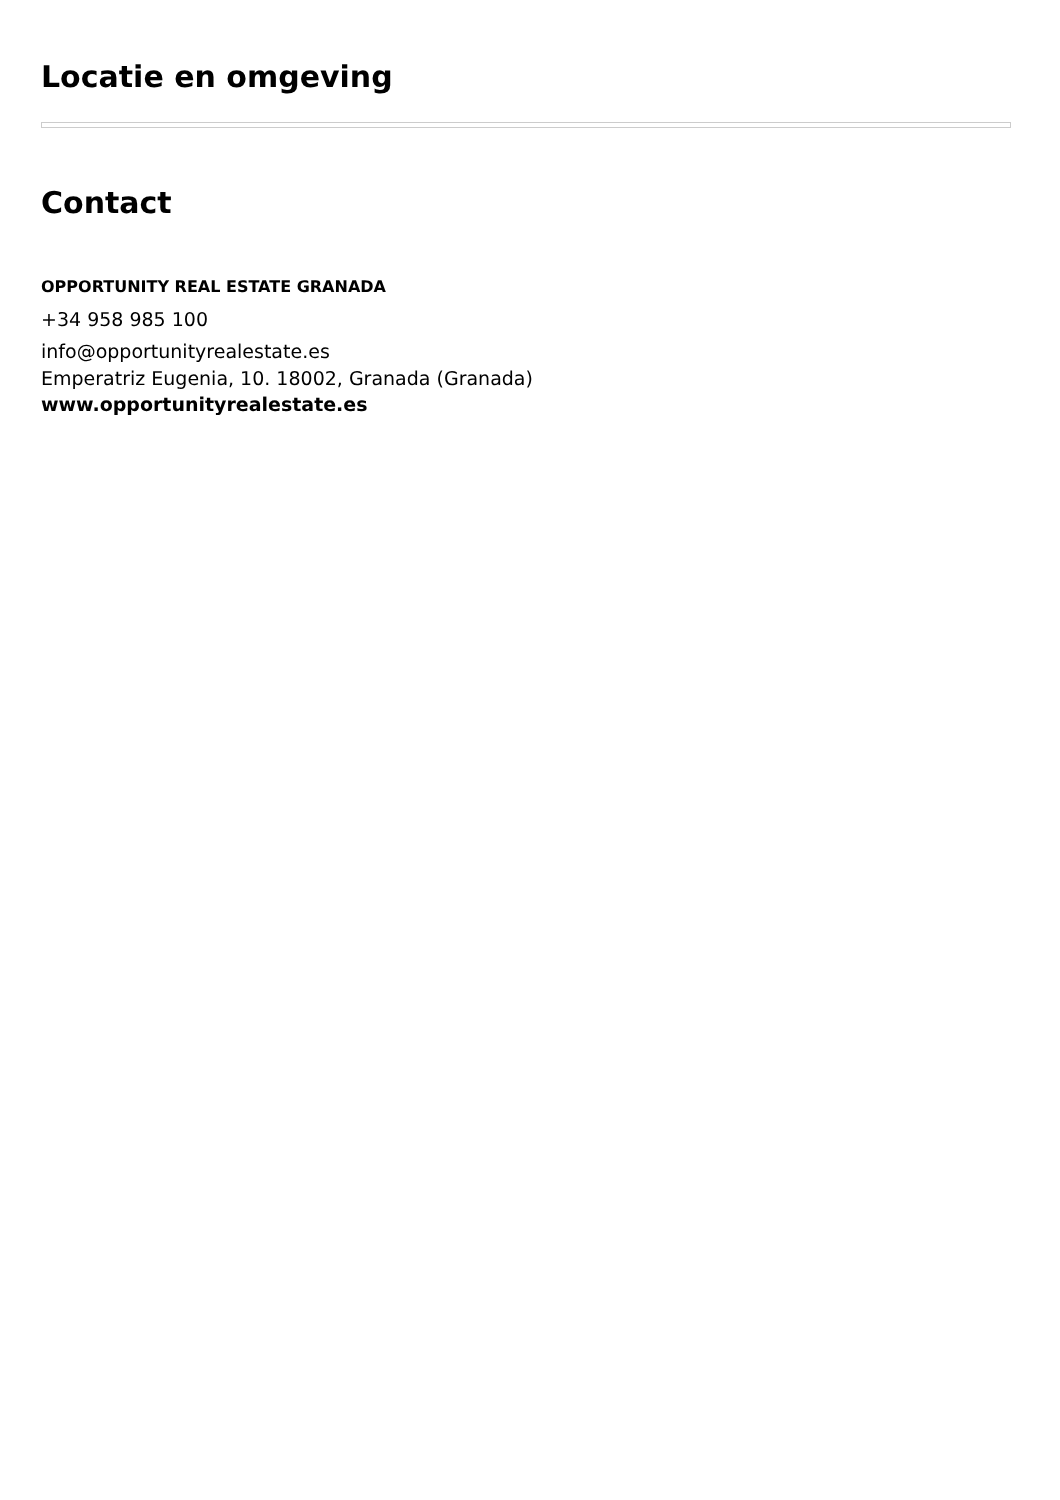Locatie en omgeving
Contact
OPPORTUNITY REAL ESTATE GRANADA
+34 958 985 100
info@opportunityrealestate.es
Emperatriz Eugenia, 10. 18002, Granada (Granada)
www.opportunityrealestate.es